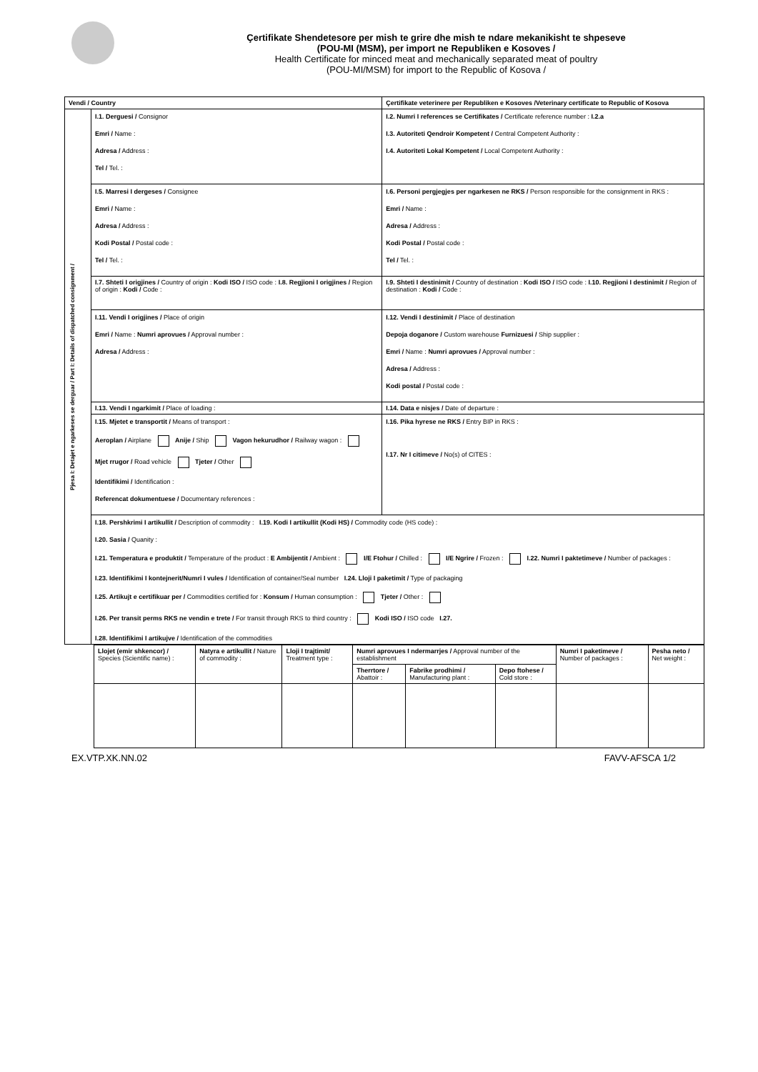Çertifikate Shendetesore per mish te grire dhe mish te ndare mekanikisht te shpeseve
(POU-MI (MSM), per import ne Republiken e Kosoves /
Health Certificate for minced meat and mechanically separated meat of poultry
(POU-MI/MSM) for import to the Republic of Kosova /
| Vendi / Country | | Çertifikate veterinere per Republiken e Kosoves /Veterinary certificate to Republic of Kosova |
| Pjesa I: Detajet e ngarkeses se derguar / Part I: Details of dispatched consignment / | I.1. Derguesi / Consignor Emri / Name : Adresa / Address : Tel / Tel. : | I.2. Numri I references se Certifikates / Certificate reference number : I.2.a I.3. Autoriteti Qendroir Kompetent / Central Competent Authority : I.4. Autoriteti Lokal Kompetent / Local Competent Authority : |
| | I.5. Marresi I dergeses / Consignee Emri / Name : Adresa / Address : Kodi Postal / Postal code : Tel / Tel. : | I.6. Personi pergjegjes per ngarkesen ne RKS / Person responsible for the consignment in RKS : Emri / Name : Adresa / Address : Kodi Postal / Postal code : Tel / Tel. : |
| | I.7. Shteti I origjines / Country of origin : Kodi ISO / ISO code : I.8. Regjioni I origjines / Region of origin : Kodi / Code : | I.9. Shteti I destinimit / Country of destination : Kodi ISO / ISO code : I.10. Regjioni I destinimit / Region of destination : Kodi / Code : |
| | I.11. Vendi I origjines / Place of origin Emri / Name : Numri aprovues / Approval number : Adresa / Address : | I.12. Vendi I destinimit / Place of destination Depoja doganore / Custom warehouse Furnizuesi / Ship supplier : Emri / Name : Numri aprovues / Approval number : Adresa / Address : Kodi postal / Postal code : |
| | I.13. Vendi I ngarkimit / Place of loading : | I.14. Data e nisjes / Date of departure : |
| | I.15. Mjetet e transportit / Means of transport : Aeroplan / Airplane Anije / Ship Vagon hekurudhor / Railway wagon : Mjet rrugor / Road vehicle Tjeter / Other Identifikimi / Identification : Referencat dokumentuese / Documentary references : | I.16. Pika hyrese ne RKS / Entry BIP in RKS : I.17. Nr I citimeve / No(s) of CITES : |
| | I.18. Pershkrimi I artikullit / Description of commodity : I.19. Kodi I artikullit (Kodi HS) / Commodity code (HS code) : I.20. Sasia / Quanity : I.21. Temperatura e produktit / Temperature of the product : E Ambijentit / Ambient : I/E Ftohur / Chilled : I/E Ngrire / Frozen : I.22. Numri I paktetimeve / Number of packages : I.23. Identifikimi I kontejnerit/Numri I vules / Identification of container/Seal number I.24. Lloji I paketimit / Type of packaging I.25. Artikujt e certifikuar per / Commodities certified for : Konsum / Human consumption : Tjeter / Other : I.26. Per transit perms RKS ne vendin e trete / For transit through RKS to third country : Kodi ISO / ISO code I.27. I.28. Identifikimi I artikujve / Identification of the commodities | |
| Llojet (emir shkencor) / Species (Scientific name) : | Natyra e artikullit / Nature of commodity : | Lloji I trajtimit/ Treatment type : | Numri aprovues I ndermarrjes / Approval number of the establishment | | | Numri I paketimeve / Number of packages : | Pesha neto / Net weight : |
| | | | Therrtore / Abattoir : | Fabrike prodhimi / Manufacturing plant : | Depo ftohese / Cold store : | | |
EX.VTP.XK.NN.02 FAVV-AFSCA 1/2